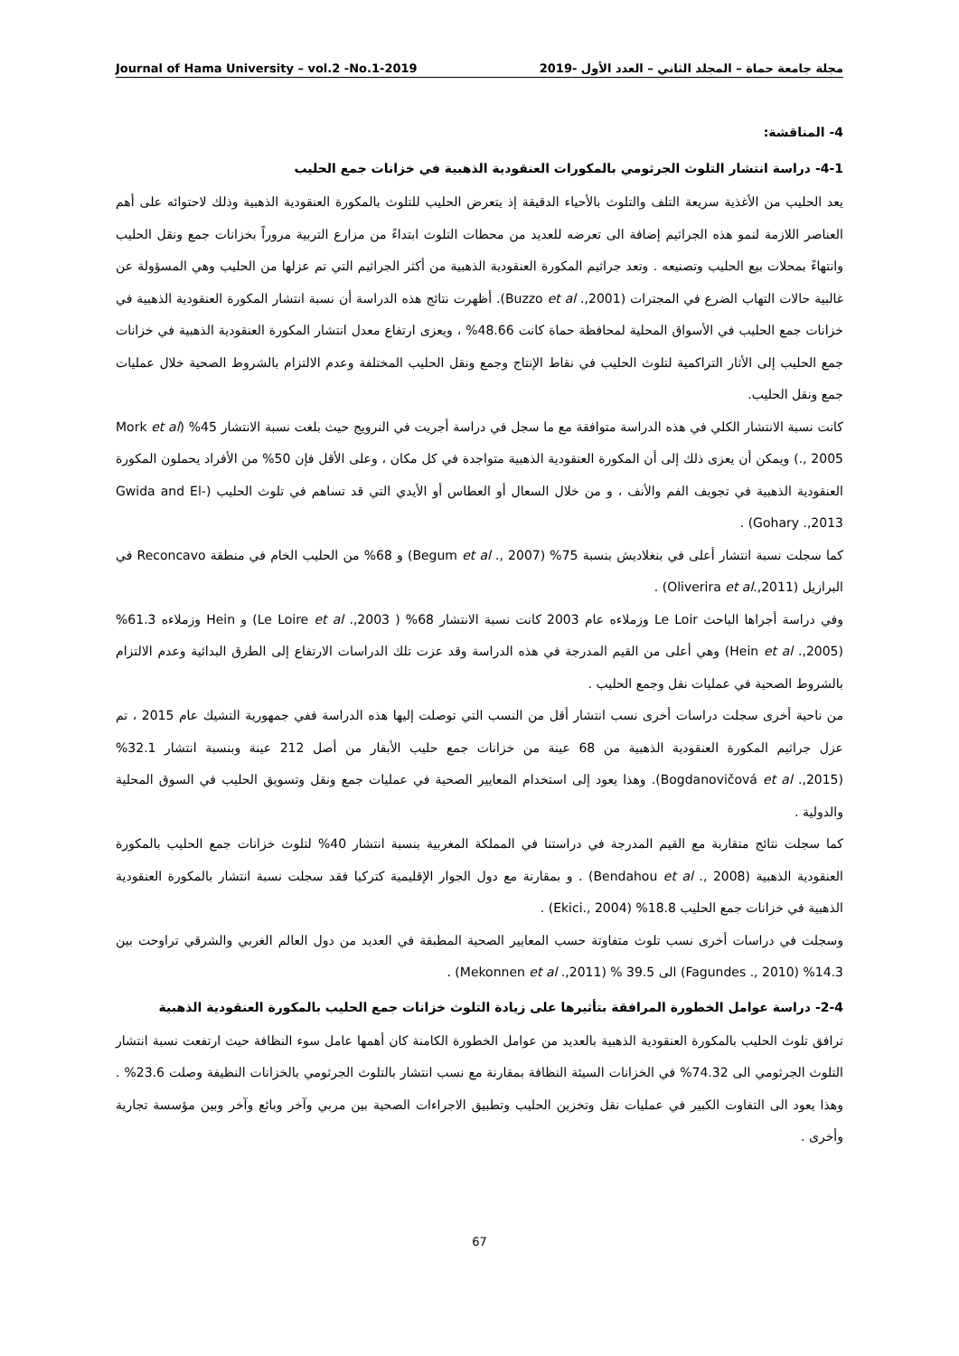Journal of Hama University – vol.2 -No.1-2019 مجلة جامعة حماة – المجلد الثاني – العدد الأول -2019
4- المناقشة:
4-1- دراسة انتشار التلوث الجرثومي بالمكورات العنقودية الذهبية في خزانات جمع الحليب
يعد الحليب من الأغذية سريعة التلف والتلوث بالأحياء الدقيقة إذ يتعرض الحليب للتلوث بالمكورة العنقودية الذهبية وذلك لاحتوائه على أهم العناصر اللازمة لنمو هذه الجراثيم إضافة الى تعرضه للعديد من محطات التلوث ابتداءً من مزارع التربية مروراً بخزانات جمع ونقل الحليب وانتهاءً بمحلات بيع الحليب وتصنيعه . وتعد جراثيم المكورة العنقودية الذهبية من أكثر الجراثيم التي تم عزلها من الحليب وهي المسؤولة عن غالبية حالات التهاب الضرع في المجترات (Buzzo et al .,2001). أظهرت نتائج هذه الدراسة أن نسبة انتشار المكورة العنقودية الذهبية في خزانات جمع الحليب في الأسواق المحلية لمحافظة حماة كانت 48.66% ، ويعزى ارتفاع معدل انتشار المكورة العنقودية الذهبية في خزانات جمع الحليب إلى الأثار التراكمية لتلوث الحليب في نقاط الإنتاج وجمع ونقل الحليب المختلفة وعدم الالتزام بالشروط الصحية خلال عمليات جمع ونقل الحليب.
كانت نسبة الانتشار الكلي في هذه الدراسة متوافقة مع ما سجل في دراسة أجريت في النرويج حيث بلغت نسبة الانتشار 45% (Mork et al ., 2005) ويمكن أن يعزى ذلك إلى أن المكورة العنقودية الذهبية متواجدة في كل مكان ، وعلى الأقل فإن 50% من الأفراد يحملون المكورة العنقودية الذهبية في تجويف الفم والأنف ، و من خلال السعال أو العطاس أو الأيدي التي قد تساهم في تلوث الحليب (Gwida and El-Gohary .,2013) .
كما سجلت نسبة انتشار أعلى في بنغلاديش بنسبة 75% (Begum et al ., 2007) و 68% من الحليب الخام في منطقة Reconcavo في البرازيل (Oliverira et al.,2011) .
وفي دراسة أجراها الباحث Le Loir وزملاءه عام 2003 كانت نسبة الانتشار 68% ( Le Loire et al .,2003) و Hein وزملاءه 61.3% (Hein et al .,2005) وهي أعلى من القيم المدرجة في هذه الدراسة وقد عزت تلك الدراسات الارتفاع إلى الطرق البدائية وعدم الالتزام بالشروط الصحية في عمليات نقل وجمع الحليب .
من ناحية أخرى سجلت دراسات أخرى نسب انتشار أقل من النسب التي توصلت إليها هذه الدراسة ففي جمهورية التشيك عام 2015 ، تم عزل جراثيم المكورة العنقودية الذهبية من 68 عينة من خزانات جمع حليب الأبقار من أصل 212 عينة وبنسبة انتشار 32.1% (Bogdanovičová et al .,2015). وهذا يعود إلى استخدام المعايير الصحية في عمليات جمع ونقل وتسويق الحليب في السوق المحلية والدولية .
كما سجلت نتائج متقاربة مع القيم المدرجة في دراستنا في المملكة المغربية بنسبة انتشار 40% لتلوث خزانات جمع الحليب بالمكورة العنقودية الذهبية (Bendahou et al ., 2008) . و بمقارنة مع دول الجوار الإقليمية كتركيا فقد سجلت نسبة انتشار بالمكورة العنقودية الذهبية في خزانات جمع الحليب 18.8% (Ekici., 2004) .
وسجلت في دراسات أخرى نسب تلوث متفاوتة حسب المعايير الصحية المطبقة في العديد من دول العالم الغربي والشرقي تراوحت بين 14.3% (Fagundes ., 2010) الى 39.5 % (Mekonnen et al .,2011) .
2-4- دراسة عوامل الخطورة المرافقة بتأثيرها على زيادة التلوث خزانات جمع الحليب بالمكورة العنقودية الذهبية
ترافق تلوث الحليب بالمكورة العنقودية الذهبية بالعديد من عوامل الخطورة الكامنة كان أهمها عامل سوء النظافة حيث ارتفعت نسبة انتشار التلوث الجرثومي الى 74.32% في الخزانات السيئة النظافة بمقارنة مع نسب انتشار بالتلوث الجرثومي بالخزانات النظيفة وصلت 23.6% . وهذا يعود الى التفاوت الكبير في عمليات نقل وتخزين الحليب وتطبيق الاجراءات الصحية بين مربي وآخر وبائع وآخر وبين مؤسسة تجارية وأخرى .
67